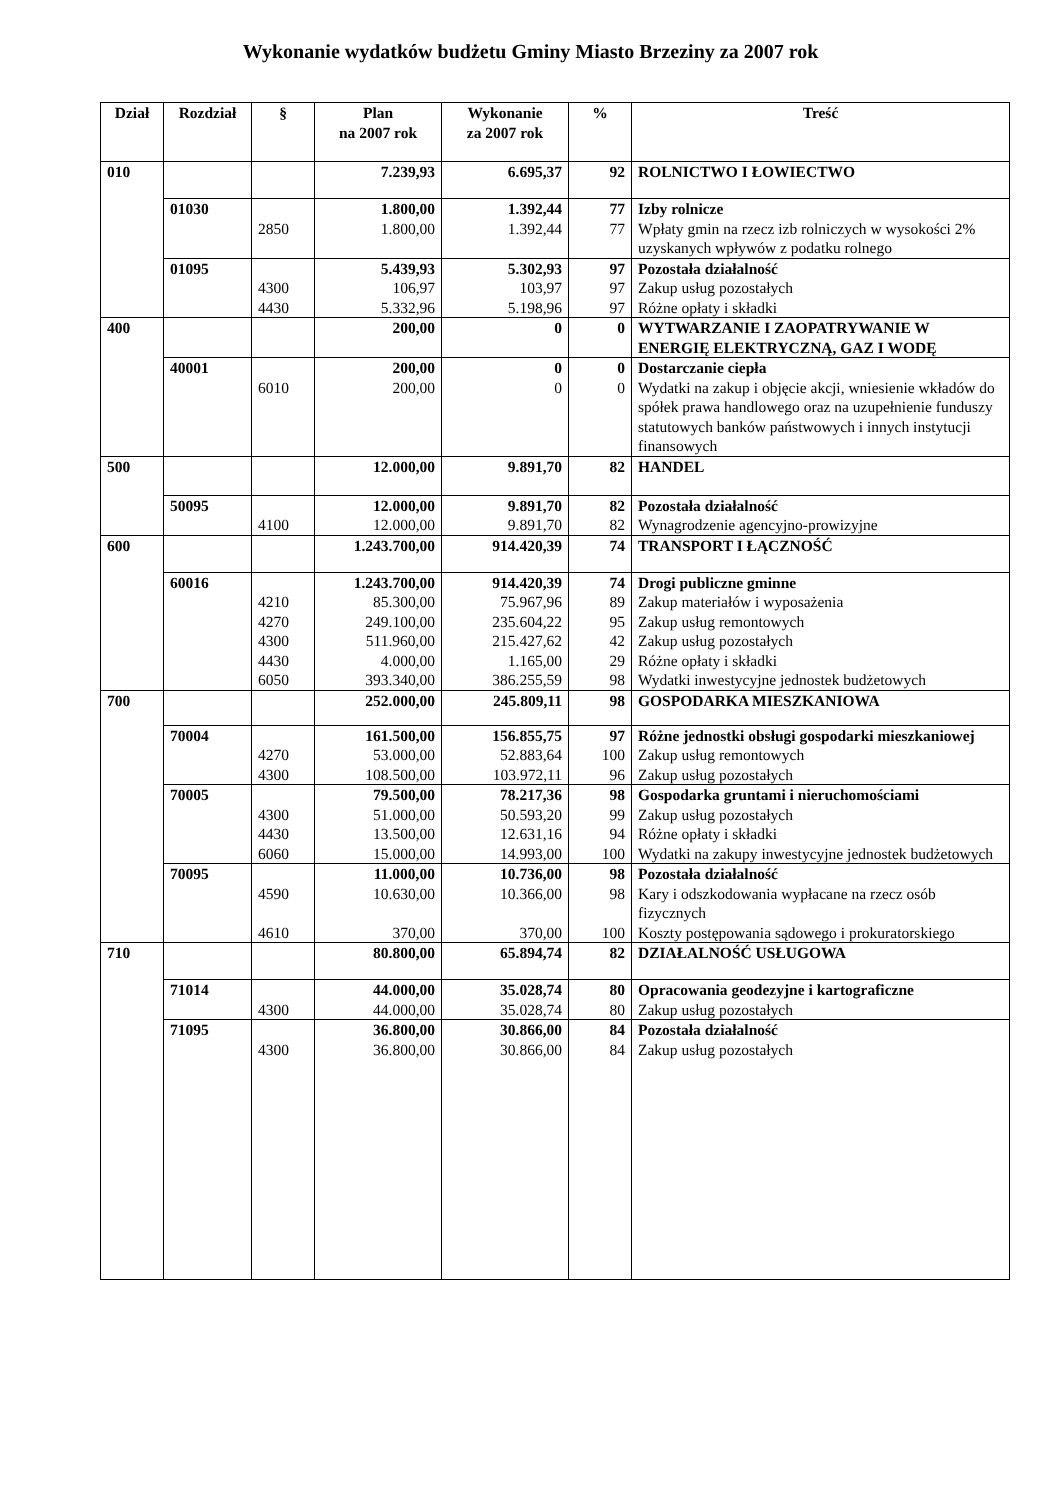Wykonanie wydatków budżetu Gminy Miasto Brzeziny za 2007 rok
| Dział | Rozdział | § | Plan na 2007 rok | Wykonanie za 2007 rok | % | Treść |
| --- | --- | --- | --- | --- | --- | --- |
| 010 | | | 7.239,93 | 6.695,37 | 92 | ROLNICTWO I ŁOWIECTWO |
| | 01030 | | 1.800,00 | 1.392,44 | 77 | Izby rolnicze |
| | | 2850 | 1.800,00 | 1.392,44 | 77 | Wpłaty gmin na rzecz izb rolniczych w wysokości 2% uzyskanych wpływów z podatku rolnego |
| | 01095 | | 5.439,93 | 5.302,93 | 97 | Pozostała działalność |
| | | 4300 | 106,97 | 103,97 | 97 | Zakup usług pozostałych |
| | | 4430 | 5.332,96 | 5.198,96 | 97 | Różne opłaty i składki |
| 400 | | | 200,00 | 0 | 0 | WYTWARZANIE I ZAOPATRYWANIE W ENERGIĘ ELEKTRYCZNĄ, GAZ I WODĘ |
| | 40001 | | 200,00 | 0 | 0 | Dostarczanie ciepła |
| | | 6010 | 200,00 | 0 | 0 | Wydatki na zakup i objęcie akcji, wniesienie wkładów do spółek prawa handlowego oraz na uzupełnienie funduszy statutowych banków państwowych i innych instytucji finansowych |
| 500 | | | 12.000,00 | 9.891,70 | 82 | HANDEL |
| | 50095 | | 12.000,00 | 9.891,70 | 82 | Pozostała działalność |
| | | 4100 | 12.000,00 | 9.891,70 | 82 | Wynagrodzenie agencyjno-prowizyjne |
| 600 | | | 1.243.700,00 | 914.420,39 | 74 | TRANSPORT I ŁĄCZNOŚĆ |
| | 60016 | | 1.243.700,00 | 914.420,39 | 74 | Drogi publiczne gminne |
| | | 4210 | 85.300,00 | 75.967,96 | 89 | Zakup materiałów i wyposażenia |
| | | 4270 | 249.100,00 | 235.604,22 | 95 | Zakup usług remontowych |
| | | 4300 | 511.960,00 | 215.427,62 | 42 | Zakup usług pozostałych |
| | | 4430 | 4.000,00 | 1.165,00 | 29 | Różne opłaty i składki |
| | | 6050 | 393.340,00 | 386.255,59 | 98 | Wydatki inwestycyjne jednostek budżetowych |
| 700 | | | 252.000,00 | 245.809,11 | 98 | GOSPODARKA MIESZKANIOWA |
| | 70004 | | 161.500,00 | 156.855,75 | 97 | Różne jednostki obsługi gospodarki mieszkaniowej |
| | | 4270 | 53.000,00 | 52.883,64 | 100 | Zakup usług remontowych |
| | | 4300 | 108.500,00 | 103.972,11 | 96 | Zakup usług pozostałych |
| | 70005 | | 79.500,00 | 78.217,36 | 98 | Gospodarka gruntami i nieruchomościami |
| | | 4300 | 51.000,00 | 50.593,20 | 99 | Zakup usług pozostałych |
| | | 4430 | 13.500,00 | 12.631,16 | 94 | Różne opłaty i składki |
| | | 6060 | 15.000,00 | 14.993,00 | 100 | Wydatki na zakupy inwestycyjne jednostek budżetowych |
| | 70095 | | 11.000,00 | 10.736,00 | 98 | Pozostała działalność |
| | | 4590 | 10.630,00 | 10.366,00 | 98 | Kary i odszkodowania wypłacane na rzecz osób fizycznych |
| | | 4610 | 370,00 | 370,00 | 100 | Koszty postępowania sądowego i prokuratorskiego |
| 710 | | | 80.800,00 | 65.894,74 | 82 | DZIAŁALNOŚĆ USŁUGOWA |
| | 71014 | | 44.000,00 | 35.028,74 | 80 | Opracowania geodezyjne i kartograficzne |
| | | 4300 | 44.000,00 | 35.028,74 | 80 | Zakup usług pozostałych |
| | 71095 | | 36.800,00 | 30.866,00 | 84 | Pozostała działalność |
| | | 4300 | 36.800,00 | 30.866,00 | 84 | Zakup usług pozostałych |